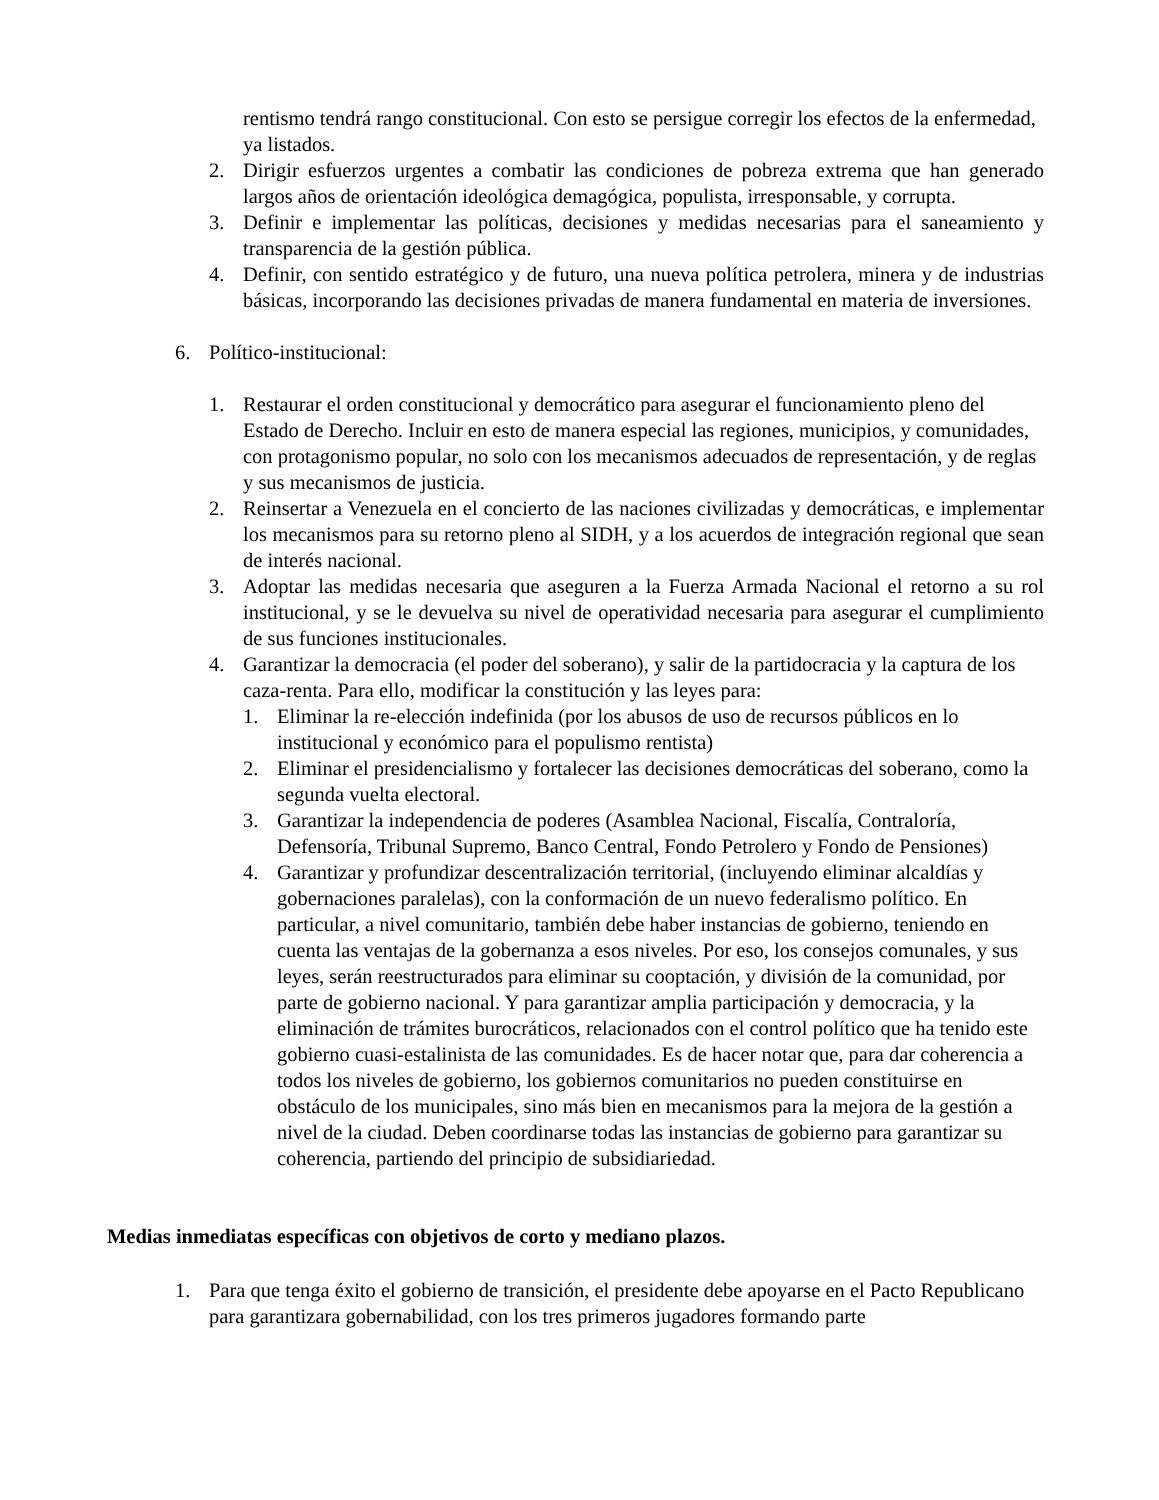rentismo tendrá rango constitucional. Con esto se persigue corregir los efectos de la enfermedad, ya listados.
2. Dirigir esfuerzos urgentes a combatir las condiciones de pobreza extrema que han generado largos años de orientación ideológica demagógica, populista, irresponsable, y corrupta.
3. Definir e implementar las políticas, decisiones y medidas necesarias para el saneamiento y transparencia de la gestión pública.
4. Definir, con sentido estratégico y de futuro, una nueva política petrolera, minera y de industrias básicas, incorporando las decisiones privadas de manera fundamental en materia de inversiones.
6. Político-institucional:
1. Restaurar el orden constitucional y democrático para asegurar el funcionamiento pleno del Estado de Derecho. Incluir en esto de manera especial las regiones, municipios, y comunidades, con protagonismo popular, no solo con los mecanismos adecuados de representación, y de reglas y sus mecanismos de justicia.
2. Reinsertar a Venezuela en el concierto de las naciones civilizadas y democráticas, e implementar los mecanismos para su retorno pleno al SIDH, y a los acuerdos de integración regional que sean de interés nacional.
3. Adoptar las medidas necesaria que aseguren a la Fuerza Armada Nacional el retorno a su rol institucional, y se le devuelva su nivel de operatividad necesaria para asegurar el cumplimiento de sus funciones institucionales.
4. Garantizar la democracia (el poder del soberano), y salir de la partidocracia y la captura de los caza-renta. Para ello, modificar la constitución y las leyes para:
1. Eliminar la re-elección indefinida (por los abusos de uso de recursos públicos en lo institucional y económico para el populismo rentista)
2. Eliminar el presidencialismo y fortalecer las decisiones democráticas del soberano, como la segunda vuelta electoral.
3. Garantizar la independencia de poderes (Asamblea Nacional, Fiscalía, Contraloría, Defensoría, Tribunal Supremo, Banco Central, Fondo Petrolero y Fondo de Pensiones)
4. Garantizar y profundizar descentralización territorial, (incluyendo eliminar alcaldías y gobernaciones paralelas), con la conformación de un nuevo federalismo político. En particular, a nivel comunitario, también debe haber instancias de gobierno, teniendo en cuenta las ventajas de la gobernanza a esos niveles. Por eso, los consejos comunales, y sus leyes, serán reestructurados para eliminar su cooptación, y división de la comunidad, por parte de gobierno nacional. Y para garantizar amplia participación y democracia, y la eliminación de trámites burocráticos, relacionados con el control político que ha tenido este gobierno cuasi-estalinista de las comunidades. Es de hacer notar que, para dar coherencia a todos los niveles de gobierno, los gobiernos comunitarios no pueden constituirse en obstáculo de los municipales, sino más bien en mecanismos para la mejora de la gestión a nivel de la ciudad. Deben coordinarse todas las instancias de gobierno para garantizar su coherencia, partiendo del principio de subsidiariedad.
Medias inmediatas específicas con objetivos de corto y mediano plazos.
1. Para que tenga éxito el gobierno de transición, el presidente debe apoyarse en el Pacto Republicano para garantizara gobernabilidad, con los tres primeros jugadores formando parte